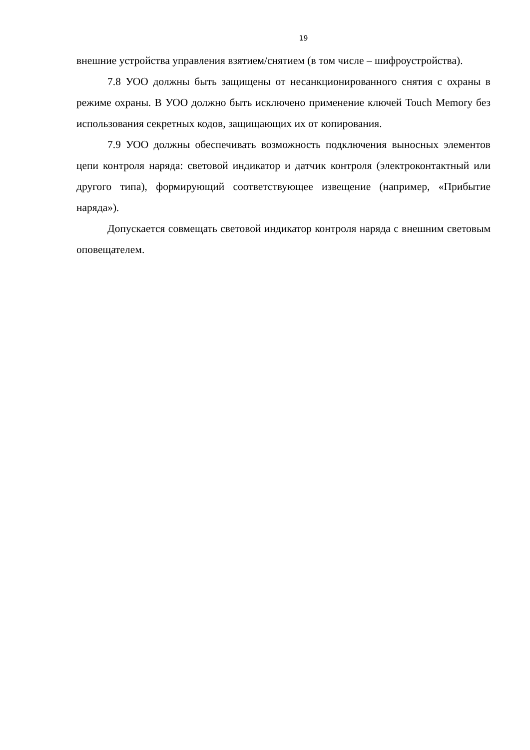19
внешние устройства управления взятием/снятием (в том числе – шифроустройства).
7.8 УОО должны быть защищены от несанкционированного снятия с охраны в режиме охраны. В УОО должно быть исключено применение ключей Touch Memory без использования секретных кодов, защищающих их от копирования.
7.9 УОО должны обеспечивать возможность подключения выносных элементов цепи контроля наряда: световой индикатор и датчик контроля (электроконтактный или другого типа), формирующий соответствующее извещение (например, «Прибытие наряда»).
Допускается совмещать световой индикатор контроля наряда с внешним световым оповещателем.